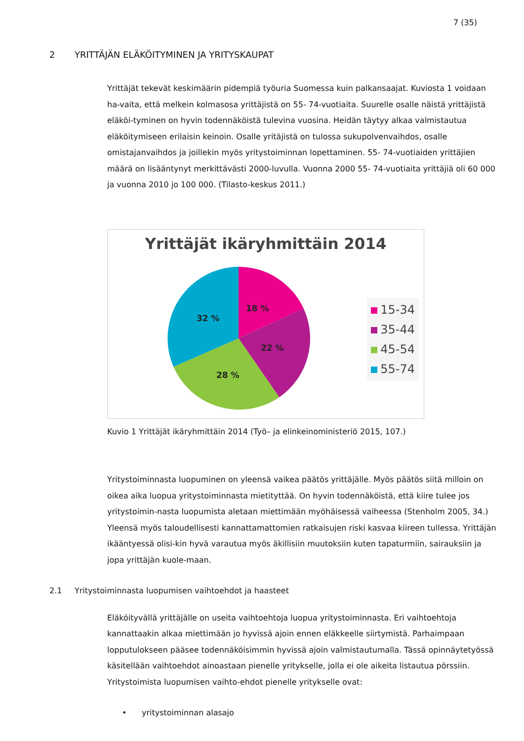7 (35)
2 YRITTÄJÄN ELÄKÖITYMINEN JA YRITYSKAUPAT
Yrittäjät tekevät keskimäärin pidempiä työuria Suomessa kuin palkansaajat. Kuviosta 1 voidaan ha-vaita, että melkein kolmasosa yrittäjistä on 55- 74-vuotiaita. Suurelle osalle näistä yrittäjistä eläköi-tyminen on hyvin todennäköistä tulevina vuosina. Heidän täytyy alkaa valmistautua eläköitymiseen erilaisin keinoin. Osalle yritäjistä on tulossa sukupolvenvaihdos, osalle omistajanvaihdos ja joillekin myös yritystoiminnan lopettaminen. 55- 74-vuotiaiden yrittäjien määrä on lisääntynyt merkittävästi 2000-luvulla. Vuonna 2000 55- 74-vuotiaita yrittäjiä oli 60 000 ja vuonna 2010 jo 100 000. (Tilasto-keskus 2011.)
Yrittäjät ikäryhmittäin 2014
18 %
22 %
28 %
32 %
15-34
35-44
45-54
55-74
Kuvio 1 Yrittäjät ikäryhmittäin 2014 (Työ– ja elinkeinoministeriö 2015, 107.)
Yritystoiminnasta luopuminen on yleensä vaikea päätös yrittäjälle. Myös päätös siitä milloin on oikea aika luopua yritystoiminnasta mietityttää. On hyvin todennäköistä, että kiire tulee jos yritystoimin-nasta luopumista aletaan miettimään myöhäisessä vaiheessa (Stenholm 2005, 34.) Yleensä myös taloudellisesti kannattamattomien ratkaisujen riski kasvaa kiireen tullessa. Yrittäjän ikääntyessä olisi-kin hyvä varautua myös äkillisiin muutoksiin kuten tapaturmiin, sairauksiin ja jopa yrittäjän kuole-maan.
2.1 Yritystoiminnasta luopumisen vaihtoehdot ja haasteet
Eläköityvällä yrittäjälle on useita vaihtoehtoja luopua yritystoiminnasta. Eri vaihtoehtoja kannattaakin alkaa miettimään jo hyvissä ajoin ennen eläkkeelle siirtymistä. Parhaimpaan lopputulokseen pääsee todennäköisimmin hyvissä ajoin valmistautumalla. Tässä opinnäytetyössä käsitellään vaihtoehdot ainoastaan pienelle yritykselle, jolla ei ole aikeita listautua pörssiin. Yritystoimista luopumisen vaihto-ehdot pienelle yritykselle ovat:
• yritystoiminnan alasajo